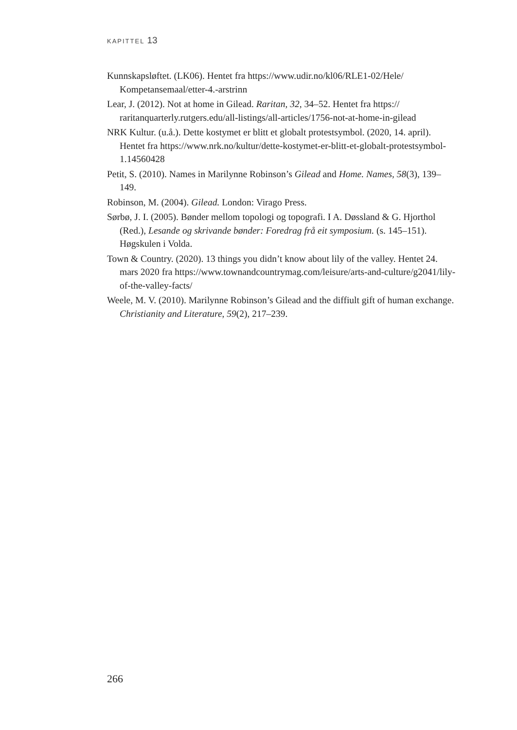KAPITTEL 13
Kunnskapsløftet. (LK06). Hentet fra https://www.udir.no/kl06/RLE1-02/Hele/ Kompetansemaal/etter-4.-arstrinn
Lear, J. (2012). Not at home in Gilead. Raritan, 32, 34–52. Hentet fra https:// raritanquarterly.rutgers.edu/all-listings/all-articles/1756-not-at-home-in-gilead
NRK Kultur. (u.å.). Dette kostymet er blitt et globalt protestsymbol. (2020, 14. april). Hentet fra https://www.nrk.no/kultur/dette-kostymet-er-blitt-et-globalt-protestsymbol-1.14560428
Petit, S. (2010). Names in Marilynne Robinson’s Gilead and Home. Names, 58(3), 139–149.
Robinson, M. (2004). Gilead. London: Virago Press.
Sørbø, J. I. (2005). Bønder mellom topologi og topografi. I A. Døssland & G. Hjorthol (Red.), Lesande og skrivande bønder: Foredrag frå eit symposium. (s. 145–151). Høgskulen i Volda.
Town & Country. (2020). 13 things you didn’t know about lily of the valley. Hentet 24. mars 2020 fra https://www.townandcountrymag.com/leisure/arts-and-culture/g2041/lily-of-the-valley-facts/
Weele, M. V. (2010). Marilynne Robinson’s Gilead and the diffiult gift of human exchange. Christianity and Literature, 59(2), 217–239.
266